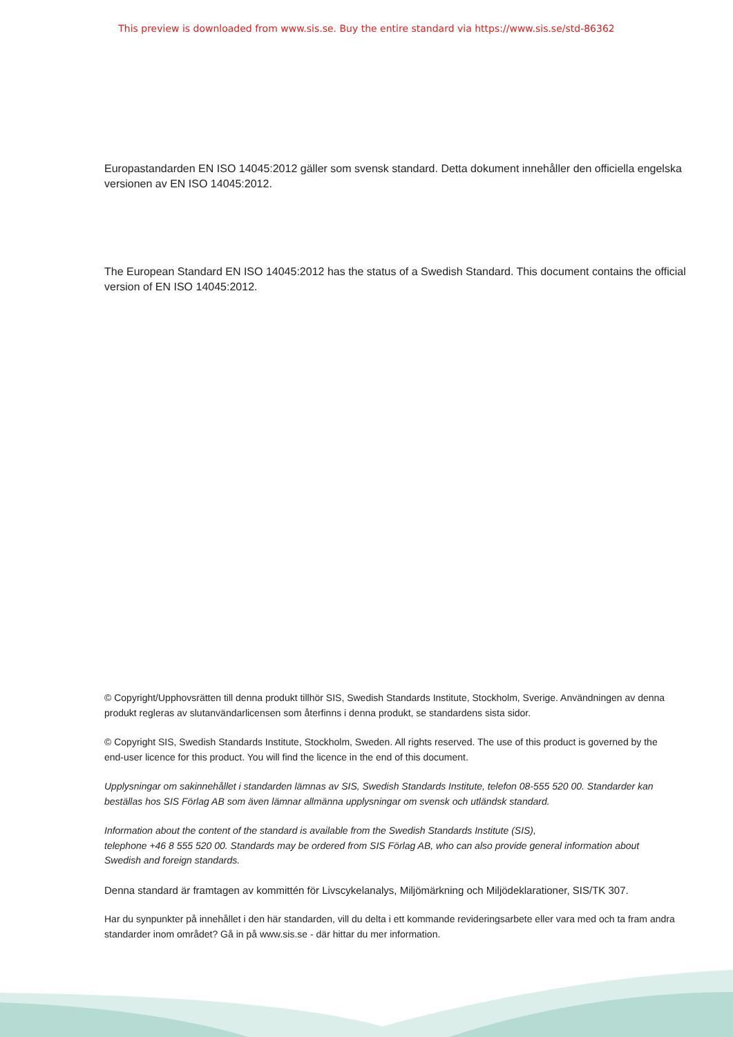This preview is downloaded from www.sis.se. Buy the entire standard via https://www.sis.se/std-86362
Europastandarden EN ISO 14045:2012 gäller som svensk standard. Detta dokument innehåller den officiella engelska versionen av EN ISO 14045:2012.
The European Standard EN ISO 14045:2012 has the status of a Swedish Standard. This document contains the official version of EN ISO 14045:2012.
© Copyright/Upphovsrätten till denna produkt tillhör SIS, Swedish Standards Institute, Stockholm, Sverige. Användningen av denna produkt regleras av slutanvändarlicensen som återfinns i denna produkt, se standardens sista sidor.
© Copyright SIS, Swedish Standards Institute, Stockholm, Sweden. All rights reserved. The use of this product is governed by the end-user licence for this product. You will find the licence in the end of this document.
Upplysningar om sakinnehållet i standarden lämnas av SIS, Swedish Standards Institute, telefon 08-555 520 00. Standarder kan beställas hos SIS Förlag AB som även lämnar allmänna upplysningar om svensk och utländsk standard.
Information about the content of the standard is available from the Swedish Standards Institute (SIS),
telephone +46 8 555 520 00. Standards may be ordered from SIS Förlag AB, who can also provide general information about Swedish and foreign standards.
Denna standard är framtagen av kommittén för Livscykelanalys, Miljömärkning och Miljödeklarationer, SIS/TK 307.
Har du synpunkter på innehållet i den här standarden, vill du delta i ett kommande revideringsarbete eller vara med och ta fram andra standarder inom området? Gå in på www.sis.se - där hittar du mer information.